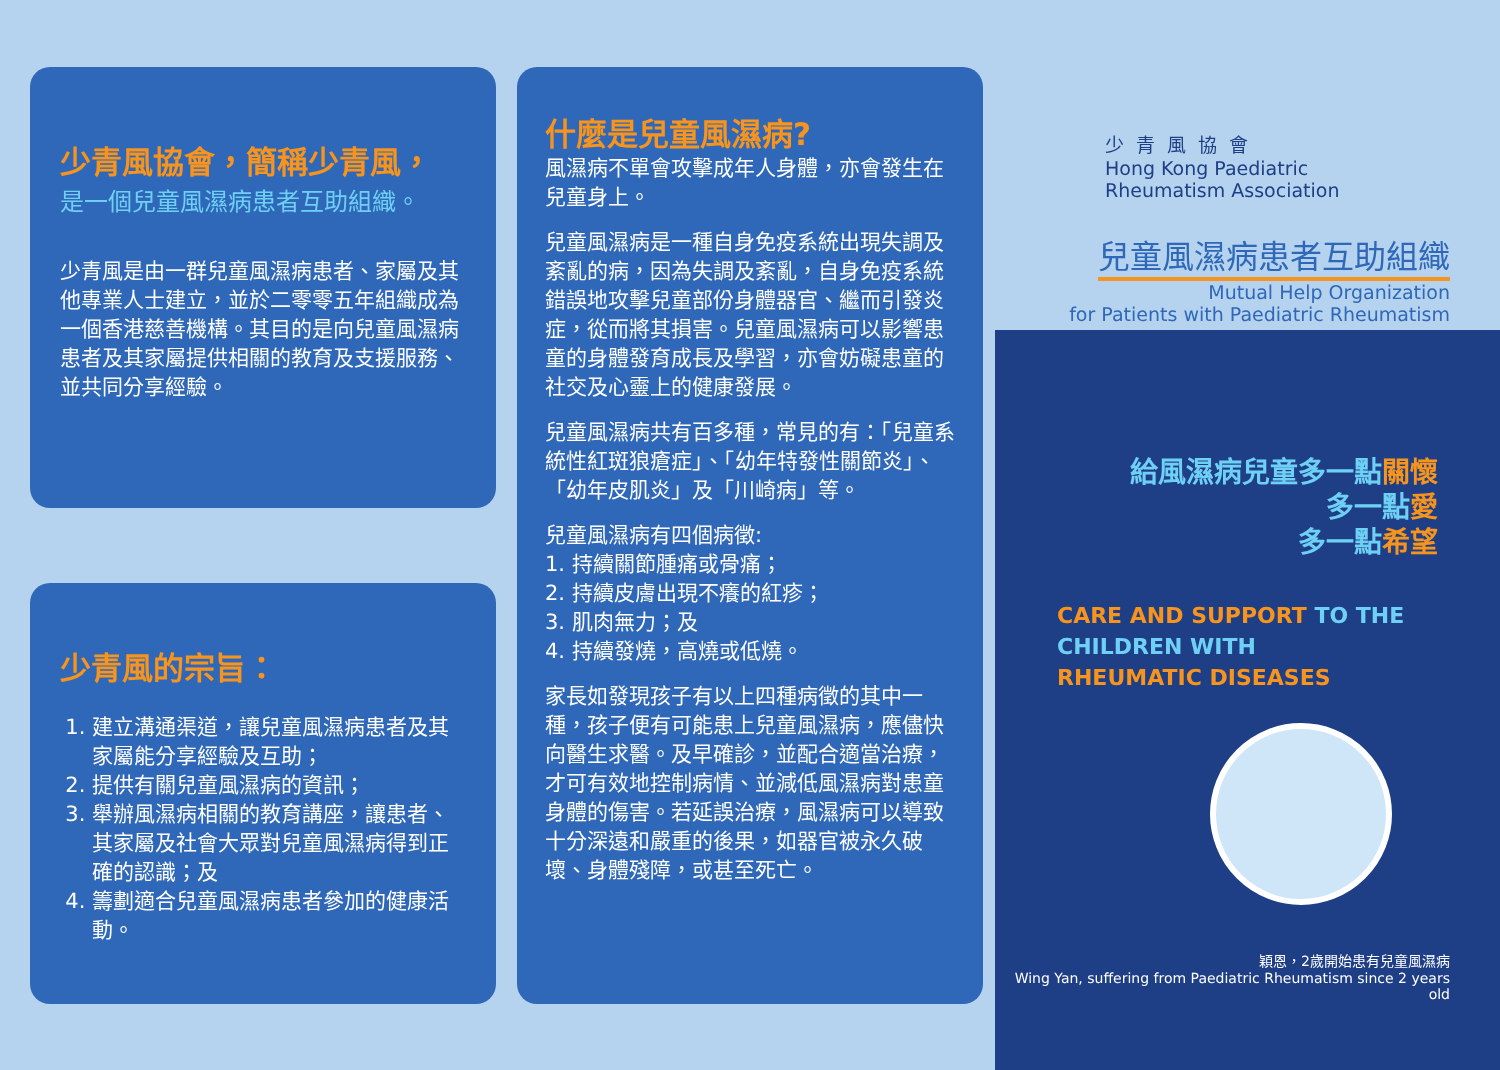少青風協會，簡稱少青風，
是一個兒童風濕病患者互助組織。
少青風是由一群兒童風濕病患者、家屬及其他專業人士建立，並於二零零五年組織成為一個香港慈善機構。其目的是向兒童風濕病患者及其家屬提供相關的教育及支援服務、並共同分享經驗。
少青風的宗旨：
1. 建立溝通渠道，讓兒童風濕病患者及其家屬能分享經驗及互助；
2. 提供有關兒童風濕病的資訊；
3. 舉辦風濕病相關的教育講座，讓患者、其家屬及社會大眾對兒童風濕病得到正確的認識；及
4. 籌劃適合兒童風濕病患者參加的健康活動。
什麼是兒童風濕病?
風濕病不單會攻擊成年人身體，亦會發生在兒童身上。
兒童風濕病是一種自身免疫系統出現失調及紊亂的病，因為失調及紊亂，自身免疫系統錯誤地攻擊兒童部份身體器官、繼而引發炎症，從而將其損害。兒童風濕病可以影響患童的身體發育成長及學習，亦會妨礙患童的社交及心靈上的健康發展。
兒童風濕病共有百多種，常見的有：「兒童系統性紅斑狼瘡症」、「幼年特發性關節炎」、「幼年皮肌炎」及「川崎病」等。
兒童風濕病有四個病徵:
1. 持續關節腫痛或骨痛；
2. 持續皮膚出現不癢的紅疹；
3. 肌肉無力；及
4. 持續發燒，高燒或低燒。
家長如發現孩子有以上四種病徵的其中一種，孩子便有可能患上兒童風濕病，應儘快向醫生求醫。及早確診，並配合適當治療，才可有效地控制病情、並減低風濕病對患童身體的傷害。若延誤治療，風濕病可以導致十分深遠和嚴重的後果，如器官被永久破壞、身體殘障，或甚至死亡。
少青風協會
Hong Kong Paediatric
Rheumatism Association
兒童風濕病患者互助組織
Mutual Help Organization
for Patients with Paediatric Rheumatism
給風濕病兒童多一點關懷
多一點愛
多一點希望
CARE AND SUPPORT TO THE
CHILDREN WITH
RHEUMATIC DISEASES
穎恩，2歲開始患有兒童風濕病
Wing Yan, suffering from Paediatric Rheumatism since 2 years old